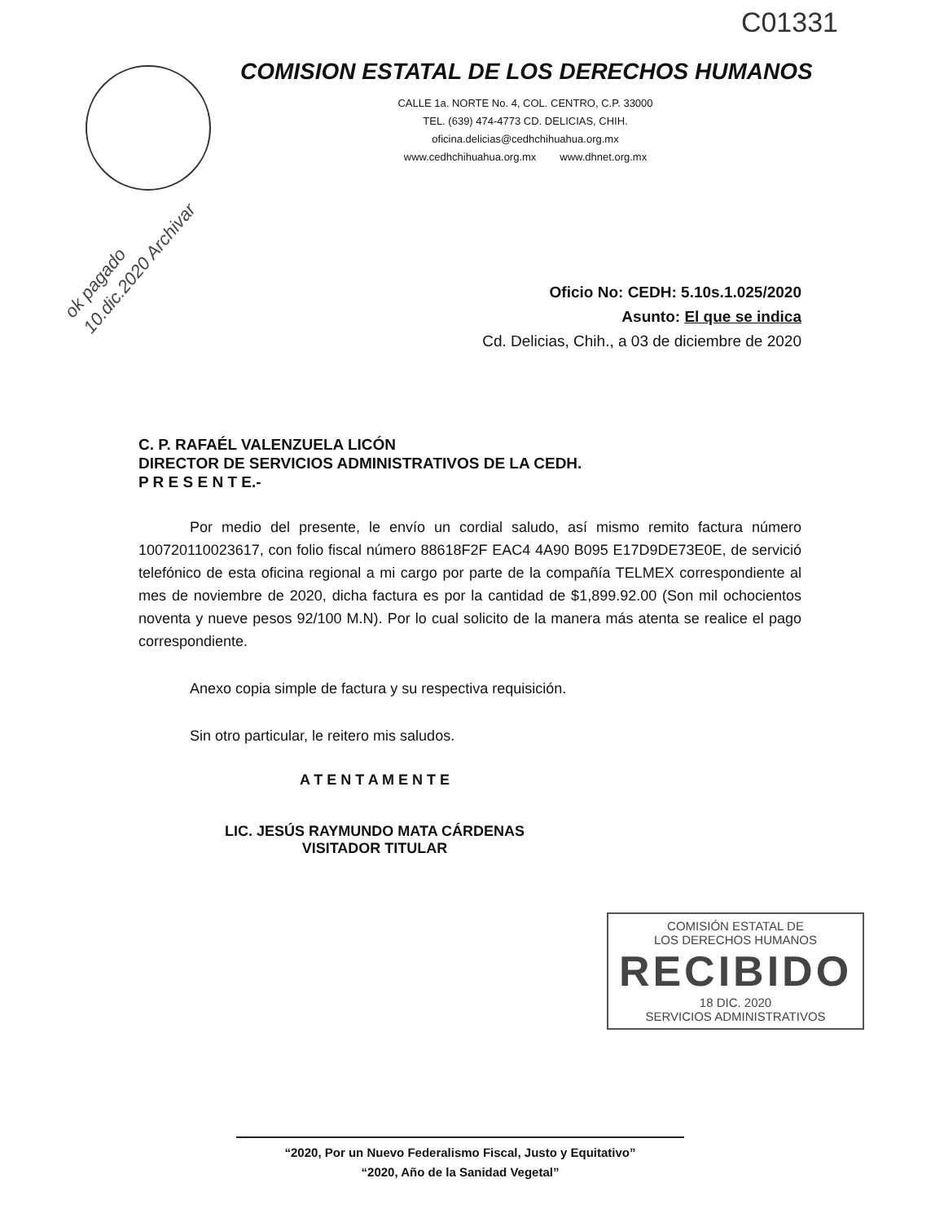C01331
COMISION ESTATAL DE LOS DERECHOS HUMANOS
CALLE 1a. NORTE No. 4, COL. CENTRO, C.P. 33000
TEL. (639) 474-4773 CD. DELICIAS, CHIH.
oficina.delicias@cedhchihuahua.org.mx
www.cedhchihuahua.org.mx www.dhnet.org.mx
ok pagado 10.dic.2020 Archivar
Oficio No: CEDH: 5.10s.1.025/2020
Asunto: El que se indica
Cd. Delicias, Chih., a 03 de diciembre de 2020
C. P. RAFAÉL VALENZUELA LICÓN
DIRECTOR DE SERVICIOS ADMINISTRATIVOS DE LA CEDH.
P R E S E N T E.-
Por medio del presente, le envío un cordial saludo, así mismo remito factura número 100720110023617, con folio fiscal número 88618F2F EAC4 4A90 B095 E17D9DE73E0E, de servició telefónico de esta oficina regional a mi cargo por parte de la compañía TELMEX correspondiente al mes de noviembre de 2020, dicha factura es por la cantidad de $1,899.92.00 (Son mil ochocientos noventa y nueve pesos 92/100 M.N). Por lo cual solicito de la manera más atenta se realice el pago correspondiente.
Anexo copia simple de factura y su respectiva requisición.
Sin otro particular, le reitero mis saludos.
A T E N T A M E N T E
LIC. JESÚS RAYMUNDO MATA CÁRDENAS
VISITADOR TITULAR
COMISIÓN ESTATAL DE
LOS DERECHOS HUMANOS
RECIBIDO
18 DIC. 2020
SERVICIOS ADMINISTRATIVOS
“2020, Por un Nuevo Federalismo Fiscal, Justo y Equitativo”
“2020, Año de la Sanidad Vegetal”